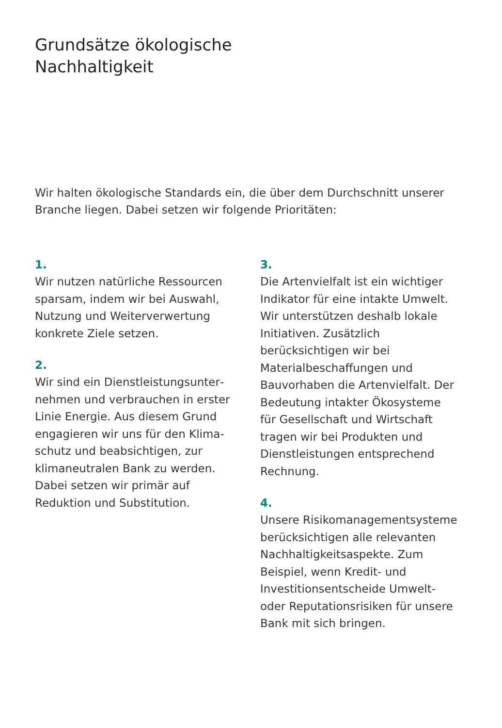Grundsätze ökologische
Nachhaltigkeit
Wir halten ökologische Standards ein, die über dem Durchschnitt unserer Branche liegen. Dabei setzen wir folgende Prioritäten:
1.
Wir nutzen natürliche Ressourcen sparsam, indem wir bei Auswahl, Nutzung und Weiterverwertung konkrete Ziele setzen.
2.
Wir sind ein Dienstleistungsunter­nehmen und verbrauchen in erster Linie Energie. Aus diesem Grund engagieren wir uns für den Klima­schutz und beabsichtigen, zur klima­neutralen Bank zu werden. Dabei setzen wir primär auf Reduktion und Substitution.
3.
Die Artenvielfalt ist ein wichtiger Indi­kator für eine intakte Umwelt. Wir unterstützen deshalb lokale Initiativen. Zusätzlich berücksichtigen wir bei Materialbeschaffungen und Bauvor­haben die Artenvielfalt. Der Bedeutung intakter Ökosysteme für Gesellschaft und Wirtschaft tragen wir bei Produk­ten und Dienstleistungen entsprechend Rechnung.
4.
Unsere Risikomanagementsysteme berücksichtigen alle relevanten Nach­haltigkeitsaspekte. Zum Beispiel, wenn Kredit- und Investitionsentscheide Um­welt- oder Reputationsrisiken für unsere Bank mit sich bringen.